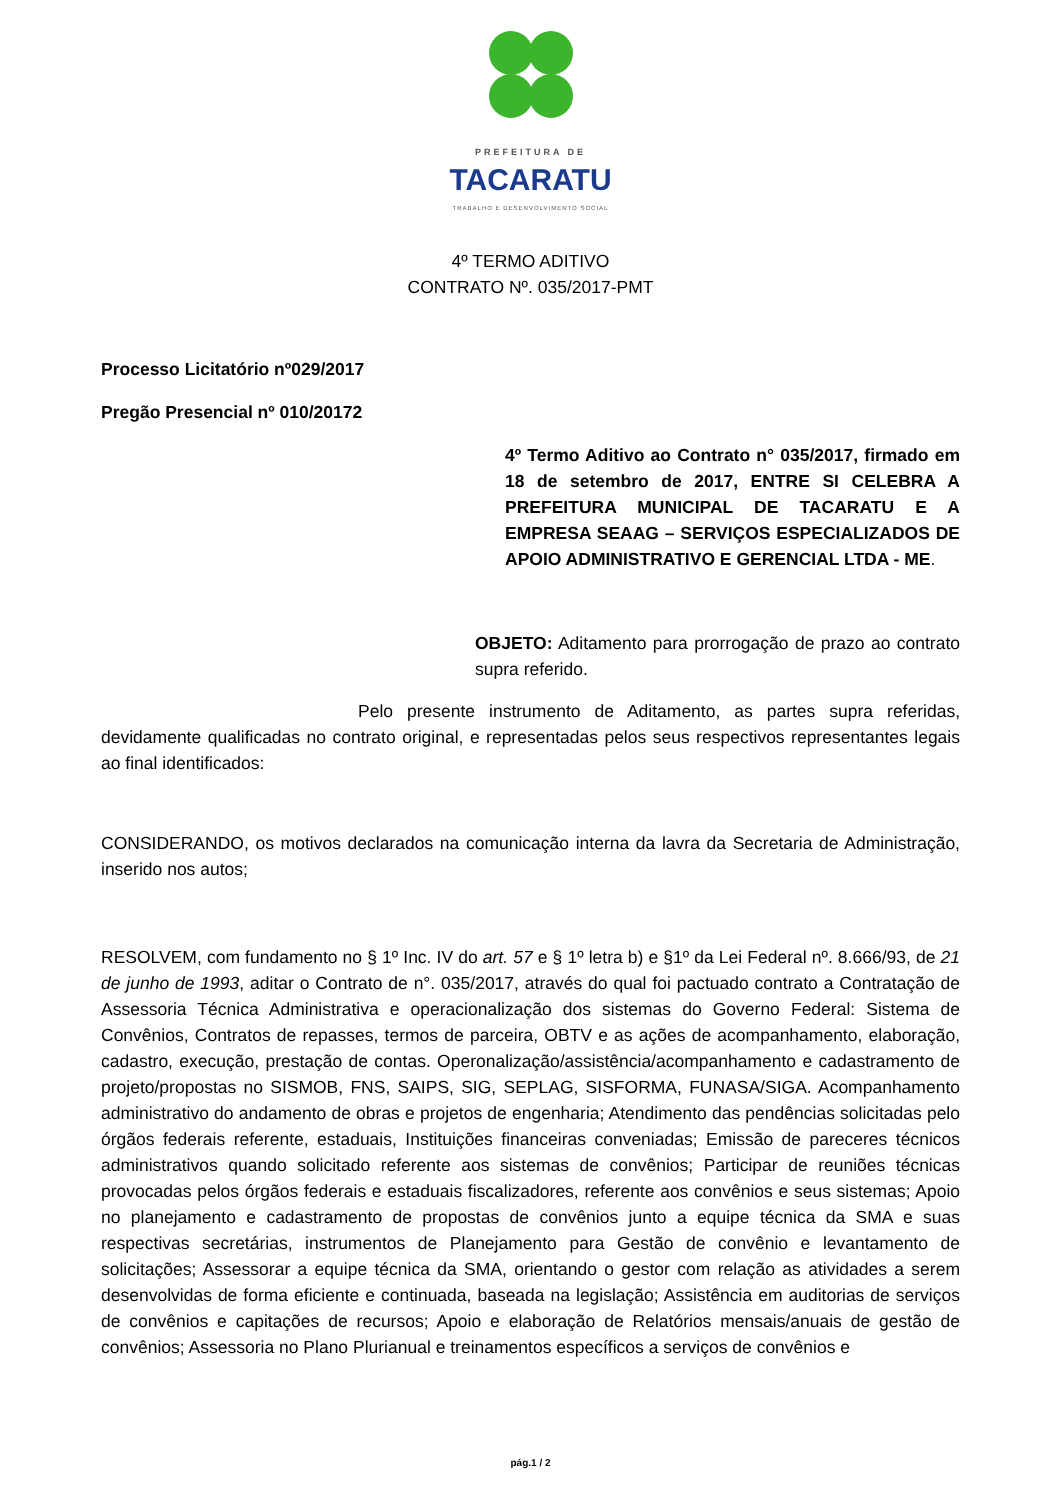PREFEITURA DE
TACARATU
TRABALHO E DESENVOLVIMENTO SOCIAL
4º TERMO ADITIVO
CONTRATO Nº. 035/2017-PMT
Processo Licitatório nº029/2017
Pregão Presencial nº 010/20172
4º Termo Aditivo ao Contrato n° 035/2017, firmado em 18 de setembro de 2017, ENTRE SI CELEBRA A PREFEITURA MUNICIPAL DE TACARATU E A EMPRESA SEAAG – SERVIÇOS ESPECIALIZADOS DE APOIO ADMINISTRATIVO E GERENCIAL LTDA - ME.
OBJETO: Aditamento para prorrogação de prazo ao contrato supra referido.
Pelo presente instrumento de Aditamento, as partes supra referidas, devidamente qualificadas no contrato original, e representadas pelos seus respectivos representantes legais ao final identificados:
CONSIDERANDO, os motivos declarados na comunicação interna da lavra da Secretaria de Administração, inserido nos autos;
RESOLVEM, com fundamento no § 1º Inc. IV do art. 57 e § 1º letra b) e §1º da Lei Federal nº. 8.666/93, de 21 de junho de 1993, aditar o Contrato de n°. 035/2017, através do qual foi pactuado contrato a Contratação de Assessoria Técnica Administrativa e operacionalização dos sistemas do Governo Federal: Sistema de Convênios, Contratos de repasses, termos de parceira, OBTV e as ações de acompanhamento, elaboração, cadastro, execução, prestação de contas. Operonalização/assistência/acompanhamento e cadastramento de projeto/propostas no SISMOB, FNS, SAIPS, SIG, SEPLAG, SISFORMA, FUNASA/SIGA. Acompanhamento administrativo do andamento de obras e projetos de engenharia; Atendimento das pendências solicitadas pelo órgãos federais referente, estaduais, Instituições financeiras conveniadas; Emissão de pareceres técnicos administrativos quando solicitado referente aos sistemas de convênios; Participar de reuniões técnicas provocadas pelos órgãos federais e estaduais fiscalizadores, referente aos convênios e seus sistemas; Apoio no planejamento e cadastramento de propostas de convênios junto a equipe técnica da SMA e suas respectivas secretárias, instrumentos de Planejamento para Gestão de convênio e levantamento de solicitações; Assessorar a equipe técnica da SMA, orientando o gestor com relação as atividades a serem desenvolvidas de forma eficiente e continuada, baseada na legislação; Assistência em auditorias de serviços de convênios e capitações de recursos; Apoio e elaboração de Relatórios mensais/anuais de gestão de convênios; Assessoria no Plano Plurianual e treinamentos específicos a serviços de convênios e
pág.1 / 2